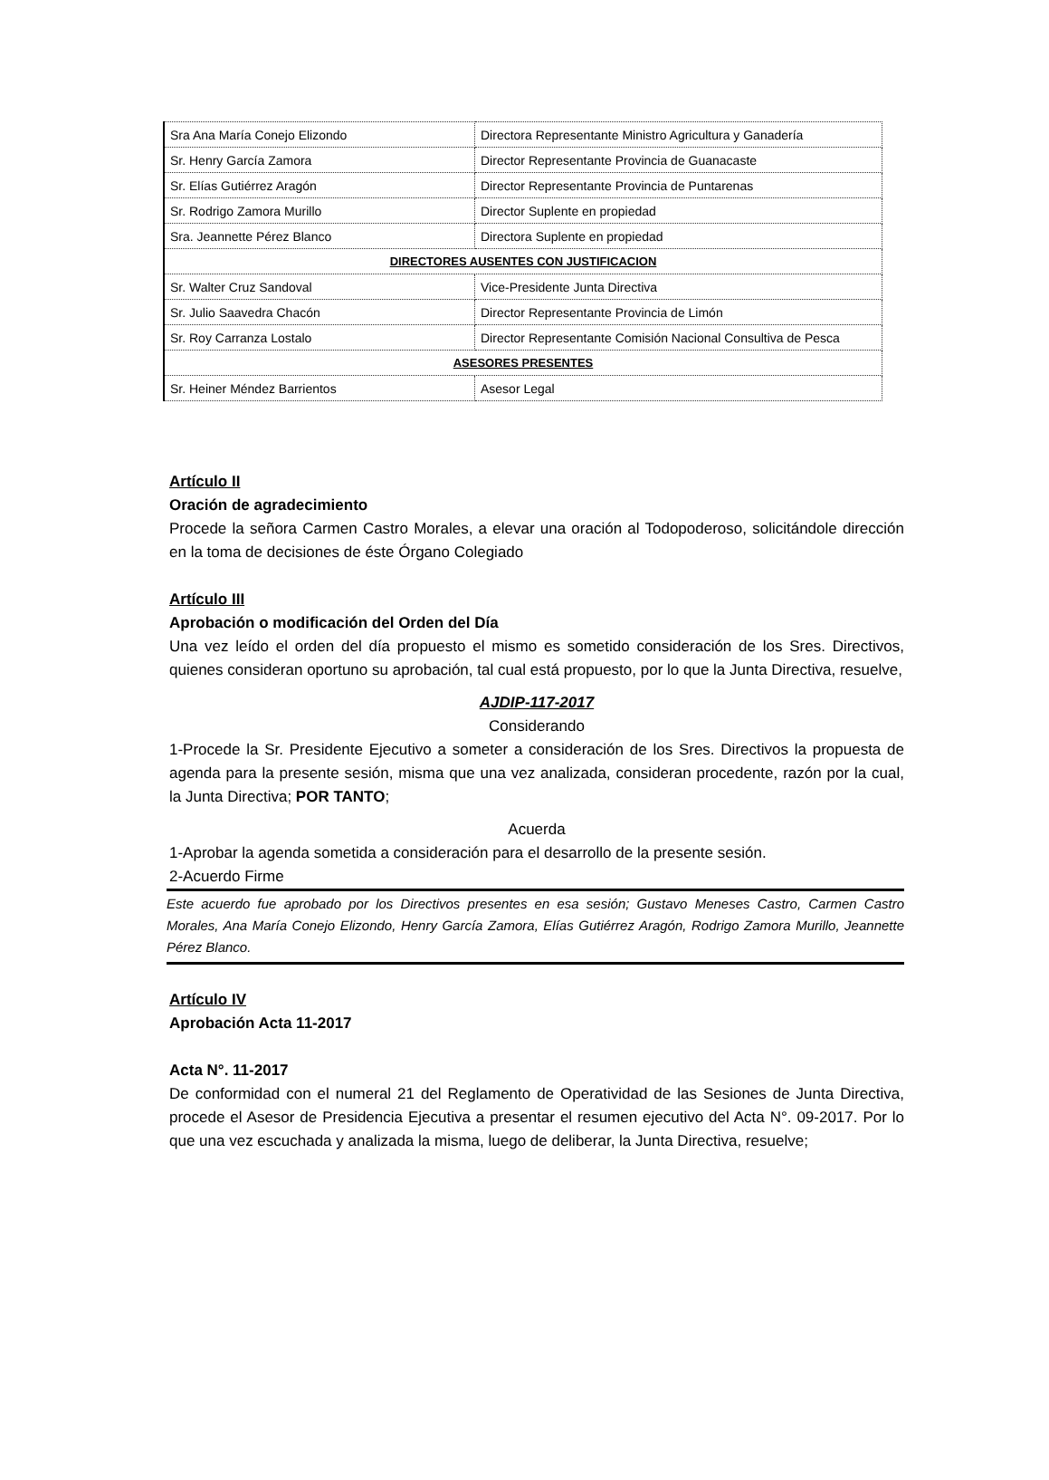| Sra Ana María Conejo Elizondo | Directora Representante Ministro Agricultura y Ganadería |
| Sr. Henry García Zamora | Director Representante Provincia de Guanacaste |
| Sr. Elías Gutiérrez Aragón | Director Representante Provincia de Puntarenas |
| Sr. Rodrigo Zamora Murillo | Director Suplente en propiedad |
| Sra. Jeannette Pérez Blanco | Directora Suplente en propiedad |
| DIRECTORES AUSENTES CON JUSTIFICACION | |
| Sr. Walter Cruz Sandoval | Vice-Presidente Junta Directiva |
| Sr. Julio Saavedra Chacón | Director Representante Provincia de Limón |
| Sr. Roy Carranza Lostalo | Director Representante Comisión Nacional Consultiva de Pesca |
| ASESORES PRESENTES | |
| Sr. Heiner Méndez Barrientos | Asesor Legal |
Artículo II
Oración de agradecimiento
Procede la señora Carmen Castro Morales, a elevar una oración al Todopoderoso, solicitándole dirección en la toma de decisiones de éste Órgano Colegiado
Artículo III
Aprobación o modificación del Orden del Día
Una vez leído el orden del día propuesto el mismo es sometido consideración de los Sres. Directivos, quienes consideran oportuno su aprobación, tal cual está propuesto, por lo que la Junta Directiva, resuelve,
AJDIP-117-2017
Considerando
1-Procede la Sr. Presidente Ejecutivo a someter a consideración de los Sres. Directivos la propuesta de agenda para la presente sesión, misma que una vez analizada, consideran procedente, razón por la cual, la Junta Directiva; POR TANTO;
Acuerda
1-Aprobar la agenda sometida a consideración para el desarrollo de la presente sesión.
2-Acuerdo Firme
Este acuerdo fue aprobado por los Directivos presentes en esa sesión; Gustavo Meneses Castro, Carmen Castro Morales, Ana María Conejo Elizondo, Henry García Zamora, Elías Gutiérrez Aragón, Rodrigo Zamora Murillo, Jeannette Pérez Blanco.
Artículo IV
Aprobación Acta 11-2017
Acta N°. 11-2017
De conformidad con el numeral 21 del Reglamento de Operatividad de las Sesiones de Junta Directiva, procede el Asesor de Presidencia Ejecutiva a presentar el resumen ejecutivo del Acta N°. 09-2017. Por lo que una vez escuchada y analizada la misma, luego de deliberar, la Junta Directiva, resuelve;